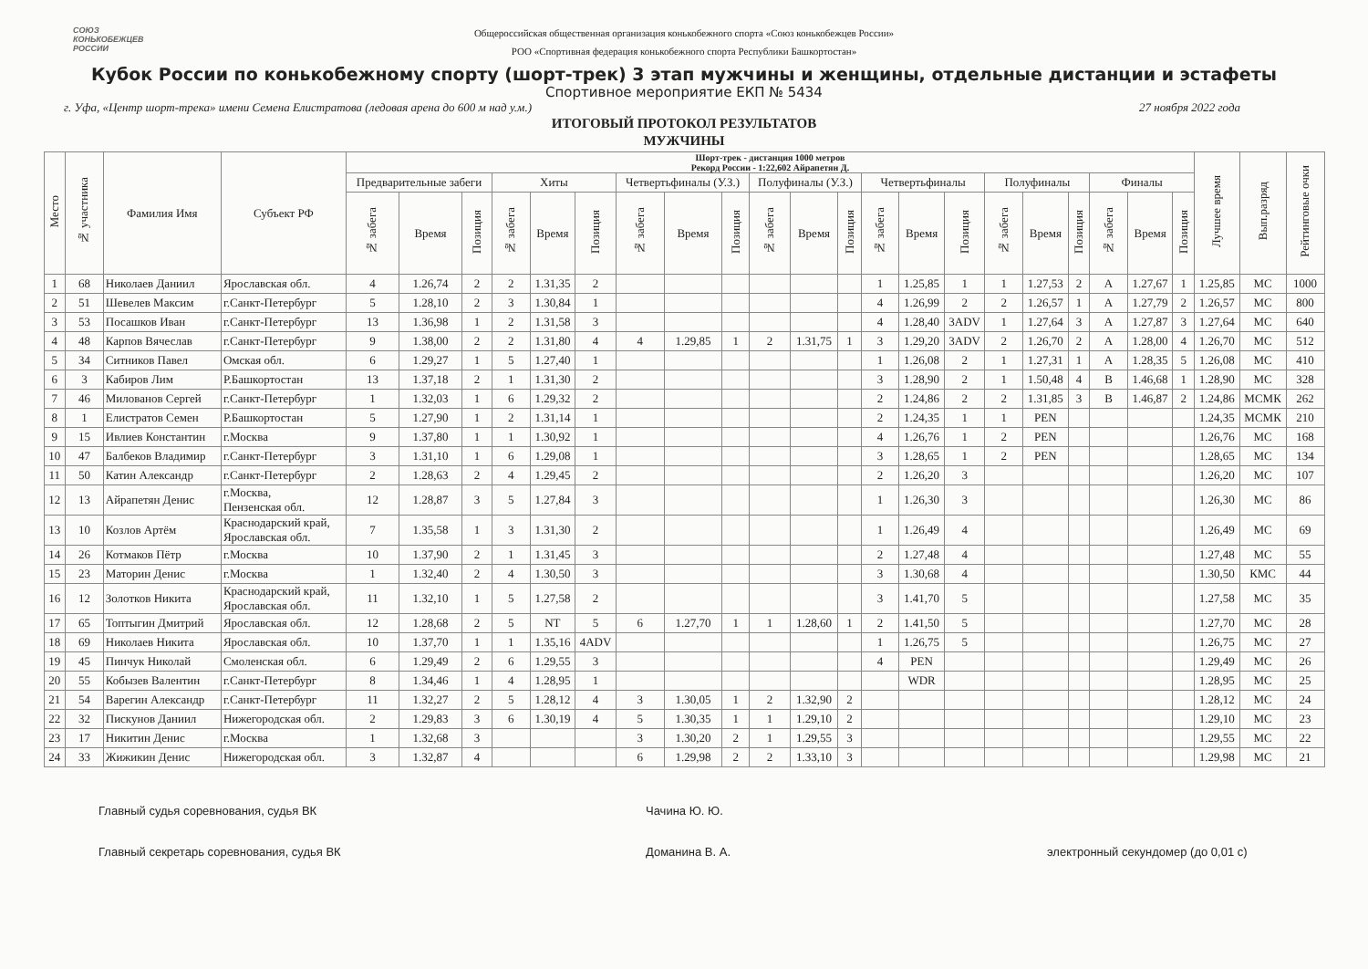СОЮЗ
КОНЬКОБЕЖЦЕВ
РОССИИ
Общероссийская общественная организация конькобежного спорта «Союз конькобежцев России»
РОО «Спортивная федерация конькобежного спорта Республики Башкортостан»
Кубок России по конькобежному спорту (шорт-трек) 3 этап мужчины и женщины, отдельные дистанции и эстафеты
Спортивное мероприятие ЕКП № 5434
г. Уфа, «Центр шорт-трека» имени Семена Елистратова (ледовая арена до 600 м над у.м.) 27 ноября 2022 года
ИТОГОВЫЙ ПРОТОКОЛ РЕЗУЛЬТАТОВ
МУЖЧИНЫ
| Место | № участника | Фамилия Имя | Субъект РФ | Шорт-трек - дистанция 1000 метров Рекорд России - 1:22,602 Айрапетян Д. | | | | | | | | | | | | | | | | | | | | | Лучшее время | Вып.разряд | Рейтинговые очки |
| --- | --- | --- | --- | --- | --- | --- | --- | --- | --- | --- | --- | --- | --- | --- | --- | --- | --- | --- | --- | --- | --- | --- | --- | --- | --- | --- | --- |
| | | | | Предварительные забеги | | | Хиты | | | Четвертьфиналы (У.З.) | | | Полуфиналы (У.З.) | | | Четвертьфиналы | | | Полуфиналы | | | Финалы | | | | | |
| | | | | № забега | Время | Позиция | № забега | Время | Позиция | № забега | Время | Позиция | № забега | Время | Позиция | № забега | Время | Позиция | № забега | Время | Позиция | № забега | Время | Позиция | | | |
| 1 | 68 | Николаев Даниил | Ярославская обл. | 4 | 1.26,74 | 2 | 2 | 1.31,35 | 2 | | | | | | | 1 | 1.25,85 | 1 | 1 | 1.27,53 | 2 | A | 1.27,67 | 1 | 1.25,85 | МС | 1000 |
| 2 | 51 | Шевелев Максим | г.Санкт-Петербург | 5 | 1.28,10 | 2 | 3 | 1.30,84 | 1 | | | | | | | 4 | 1.26,99 | 2 | 2 | 1.26,57 | 1 | A | 1.27,79 | 2 | 1.26,57 | МС | 800 |
| 3 | 53 | Посашков Иван | г.Санкт-Петербург | 13 | 1.36,98 | 1 | 2 | 1.31,58 | 3 | | | | | | | 4 | 1.28,40 | 3ADV | 1 | 1.27,64 | 3 | A | 1.27,87 | 3 | 1.27,64 | МС | 640 |
| 4 | 48 | Карпов Вячеслав | г.Санкт-Петербург | 9 | 1.38,00 | 2 | 2 | 1.31,80 | 4 | 4 | 1.29,85 | 1 | 2 | 1.31,75 | 1 | 3 | 1.29,20 | 3ADV | 2 | 1.26,70 | 2 | A | 1.28,00 | 4 | 1.26,70 | МС | 512 |
| 5 | 34 | Ситников Павел | Омская обл. | 6 | 1.29,27 | 1 | 5 | 1.27,40 | 1 | | | | | | | 1 | 1.26,08 | 2 | 1 | 1.27,31 | 1 | A | 1.28,35 | 5 | 1.26,08 | МС | 410 |
| 6 | 3 | Кабиров Лим | Р.Башкортостан | 13 | 1.37,18 | 2 | 1 | 1.31,30 | 2 | | | | | | | 3 | 1.28,90 | 2 | 1 | 1.50,48 | 4 | B | 1.46,68 | 1 | 1.28,90 | МС | 328 |
| 7 | 46 | Милованов Сергей | г.Санкт-Петербург | 1 | 1.32,03 | 1 | 6 | 1.29,32 | 2 | | | | | | | 2 | 1.24,86 | 2 | 2 | 1.31,85 | 3 | B | 1.46,87 | 2 | 1.24,86 | МСМК | 262 |
| 8 | 1 | Елистратов Семен | Р.Башкортостан | 5 | 1.27,90 | 1 | 2 | 1.31,14 | 1 | | | | | | | 2 | 1.24,35 | 1 | 1 | PEN | | | | | 1.24,35 | МСМК | 210 |
| 9 | 15 | Ивлиев Константин | г.Москва | 9 | 1.37,80 | 1 | 1 | 1.30,92 | 1 | | | | | | | 4 | 1.26,76 | 1 | 2 | PEN | | | | | 1.26,76 | МС | 168 |
| 10 | 47 | Балбеков Владимир | г.Санкт-Петербург | 3 | 1.31,10 | 1 | 6 | 1.29,08 | 1 | | | | | | | 3 | 1.28,65 | 1 | 2 | PEN | | | | | 1.28,65 | МС | 134 |
| 11 | 50 | Катин Александр | г.Санкт-Петербург | 2 | 1.28,63 | 2 | 4 | 1.29,45 | 2 | | | | | | | 2 | 1.26,20 | 3 | | | | | | | 1.26,20 | МС | 107 |
| 12 | 13 | Айрапетян Денис | г.Москва, Пензенская обл. | 12 | 1.28,87 | 3 | 5 | 1.27,84 | 3 | | | | | | | 1 | 1.26,30 | 3 | | | | | | | 1.26,30 | МС | 86 |
| 13 | 10 | Козлов Артём | Краснодарский край, Ярославская обл. | 7 | 1.35,58 | 1 | 3 | 1.31,30 | 2 | | | | | | | 1 | 1.26,49 | 4 | | | | | | | 1.26,49 | МС | 69 |
| 14 | 26 | Котмаков Пётр | г.Москва | 10 | 1.37,90 | 2 | 1 | 1.31,45 | 3 | | | | | | | 2 | 1.27,48 | 4 | | | | | | | 1.27,48 | МС | 55 |
| 15 | 23 | Маторин Денис | г.Москва | 1 | 1.32,40 | 2 | 4 | 1.30,50 | 3 | | | | | | | 3 | 1.30,68 | 4 | | | | | | | 1.30,50 | КМС | 44 |
| 16 | 12 | Золотков Никита | Краснодарский край, Ярославская обл. | 11 | 1.32,10 | 1 | 5 | 1.27,58 | 2 | | | | | | | 3 | 1.41,70 | 5 | | | | | | | 1.27,58 | МС | 35 |
| 17 | 65 | Топтыгин Дмитрий | Ярославская обл. | 12 | 1.28,68 | 2 | 5 | NT | 5 | 6 | 1.27,70 | 1 | 1 | 1.28,60 | 1 | 2 | 1.41,50 | 5 | | | | | | | 1.27,70 | МС | 28 |
| 18 | 69 | Николаев Никита | Ярославская обл. | 10 | 1.37,70 | 1 | 1 | 1.35,16 | 4ADV | | | | | | | 1 | 1.26,75 | 5 | | | | | | | 1.26,75 | МС | 27 |
| 19 | 45 | Пинчук Николай | Смоленская обл. | 6 | 1.29,49 | 2 | 6 | 1.29,55 | 3 | | | | | | | 4 | PEN | | | | | | | | 1.29,49 | МС | 26 |
| 20 | 55 | Кобызев Валентин | г.Санкт-Петербург | 8 | 1.34,46 | 1 | 4 | 1.28,95 | 1 | | | | | | | | WDR | | | | | | | | 1.28,95 | МС | 25 |
| 21 | 54 | Варегин Александр | г.Санкт-Петербург | 11 | 1.32,27 | 2 | 5 | 1.28,12 | 4 | 3 | 1.30,05 | 1 | 2 | 1.32,90 | 2 | | | | | | | | | | 1.28,12 | МС | 24 |
| 22 | 32 | Пискунов Даниил | Нижегородская обл. | 2 | 1.29,83 | 3 | 6 | 1.30,19 | 4 | 5 | 1.30,35 | 1 | 1 | 1.29,10 | 2 | | | | | | | | | | 1.29,10 | МС | 23 |
| 23 | 17 | Никитин Денис | г.Москва | 1 | 1.32,68 | 3 | | | | 3 | 1.30,20 | 2 | 1 | 1.29,55 | 3 | | | | | | | | | | 1.29,55 | МС | 22 |
| 24 | 33 | Жижикин Денис | Нижегородская обл. | 3 | 1.32,87 | 4 | | | | 6 | 1.29,98 | 2 | 2 | 1.33,10 | 3 | | | | | | | | | | 1.29,98 | МС | 21 |
Главный судья соревнования, судья ВК Чачина Ю. Ю.
Главный секретарь соревнования, судья ВК Доманина В. А. электронный секундомер (до 0,01 с)